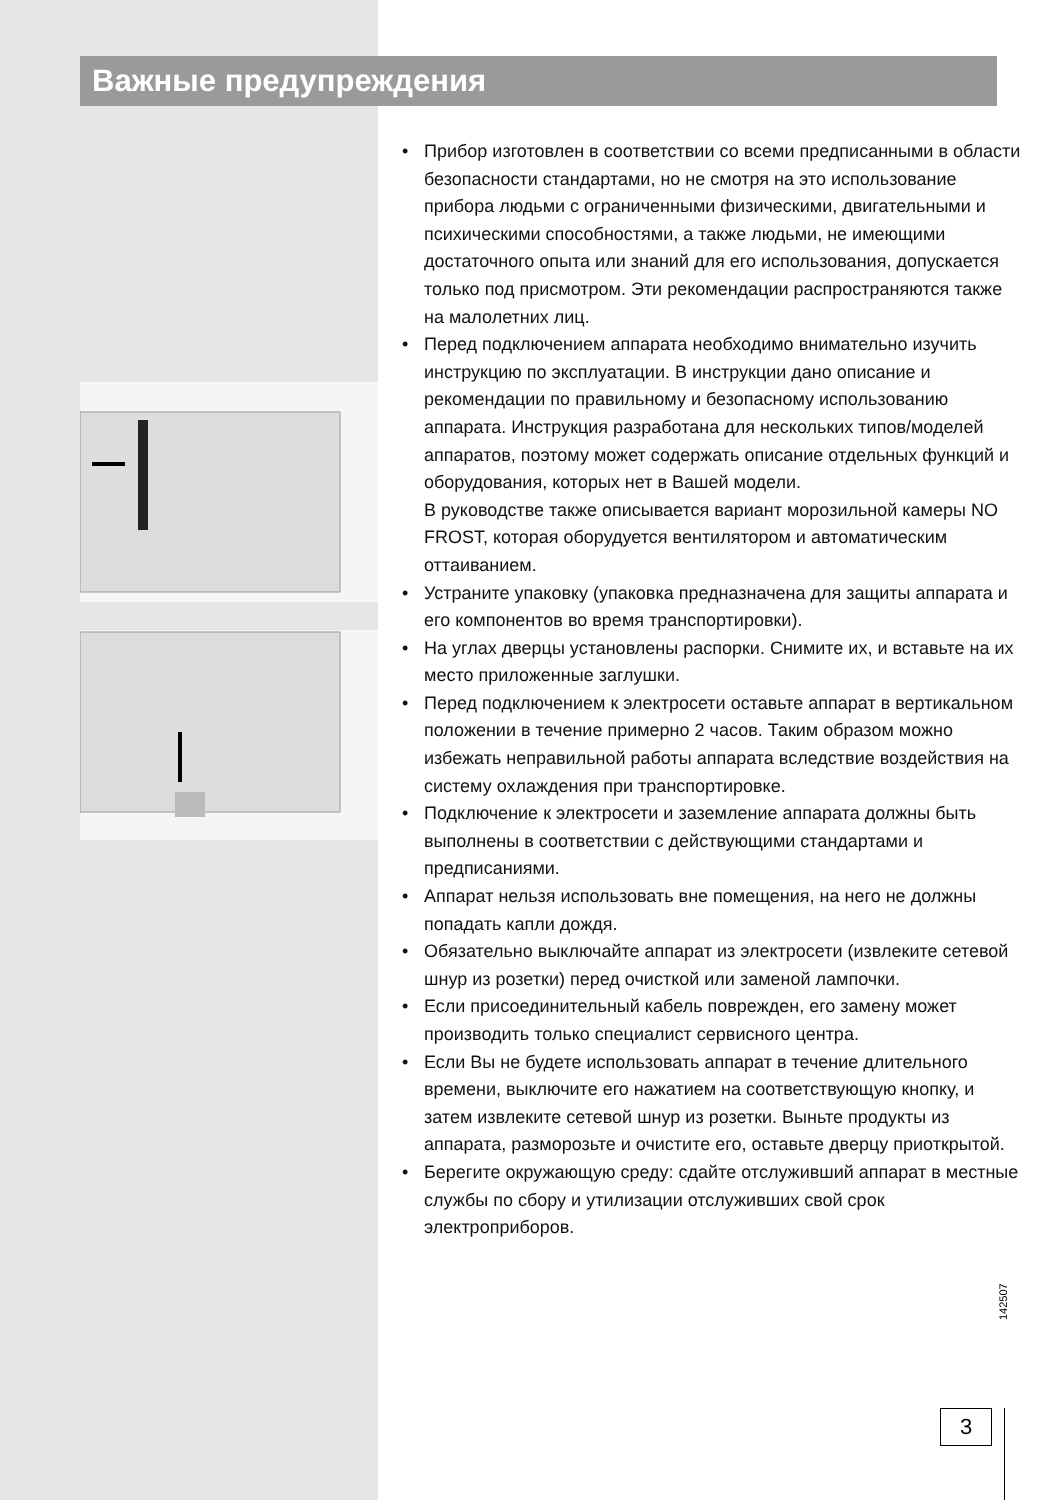Важные предупреждения
• Прибор изготовлен в соответствии со всеми предписанными в области безопасности стандартами, но не смотря на это использование прибора людьми с ограниченными физическими, двигательными и психическими способностями, а также людьми, не имеющими достаточного опыта или знаний для его использования, допускается только под присмотром. Эти рекомендации распространяются также на малолетних лиц.
• Перед подключением аппарата необходимо внимательно изучить инструкцию по эксплуатации. В инструкции дано описание и рекомендации по правильному и безопасному использованию аппарата. Инструкция разработана для нескольких типов/моделей аппаратов, поэтому может содержать описание отдельных функций и оборудования, которых нет в Вашей модели.
В руководстве также описывается вариант морозильной камеры NO FROST, которая оборудуется вентилятором и автоматическим оттаиванием.
• Устраните упаковку (упаковка предназначена для защиты аппарата и его компонентов во время транспортировки).
• На углах дверцы установлены распорки. Снимите их, и вставьте на их место приложенные заглушки.
• Перед подключением к электросети оставьте аппарат в вертикальном положении в течение примерно 2 часов. Таким образом можно избежать неправильной работы аппарата вследствие воздействия на систему охлаждения при транспортировке.
• Подключение к электросети и заземление аппарата должны быть выполнены в соответствии с действующими стандартами и предписаниями.
• Аппарат нельзя использовать вне помещения, на него не должны попадать капли дождя.
• Обязательно выключайте аппарат из электросети (извлеките сетевой шнур из розетки) перед очисткой или заменой лампочки.
• Если присоединительный кабель поврежден, его замену может производить только специалист сервисного центра.
• Если Вы не будете использовать аппарат в течение длительного времени, выключите его нажатием на соответствующую кнопку, и затем извлеките сетевой шнур из розетки. Выньте продукты из аппарата, разморозьте и очистите его, оставьте дверцу приоткрытой.
• Берегите окружающую среду: сдайте отслуживший аппарат в местные службы по сбору и утилизации отслуживших свой срок электроприборов.
142507
3